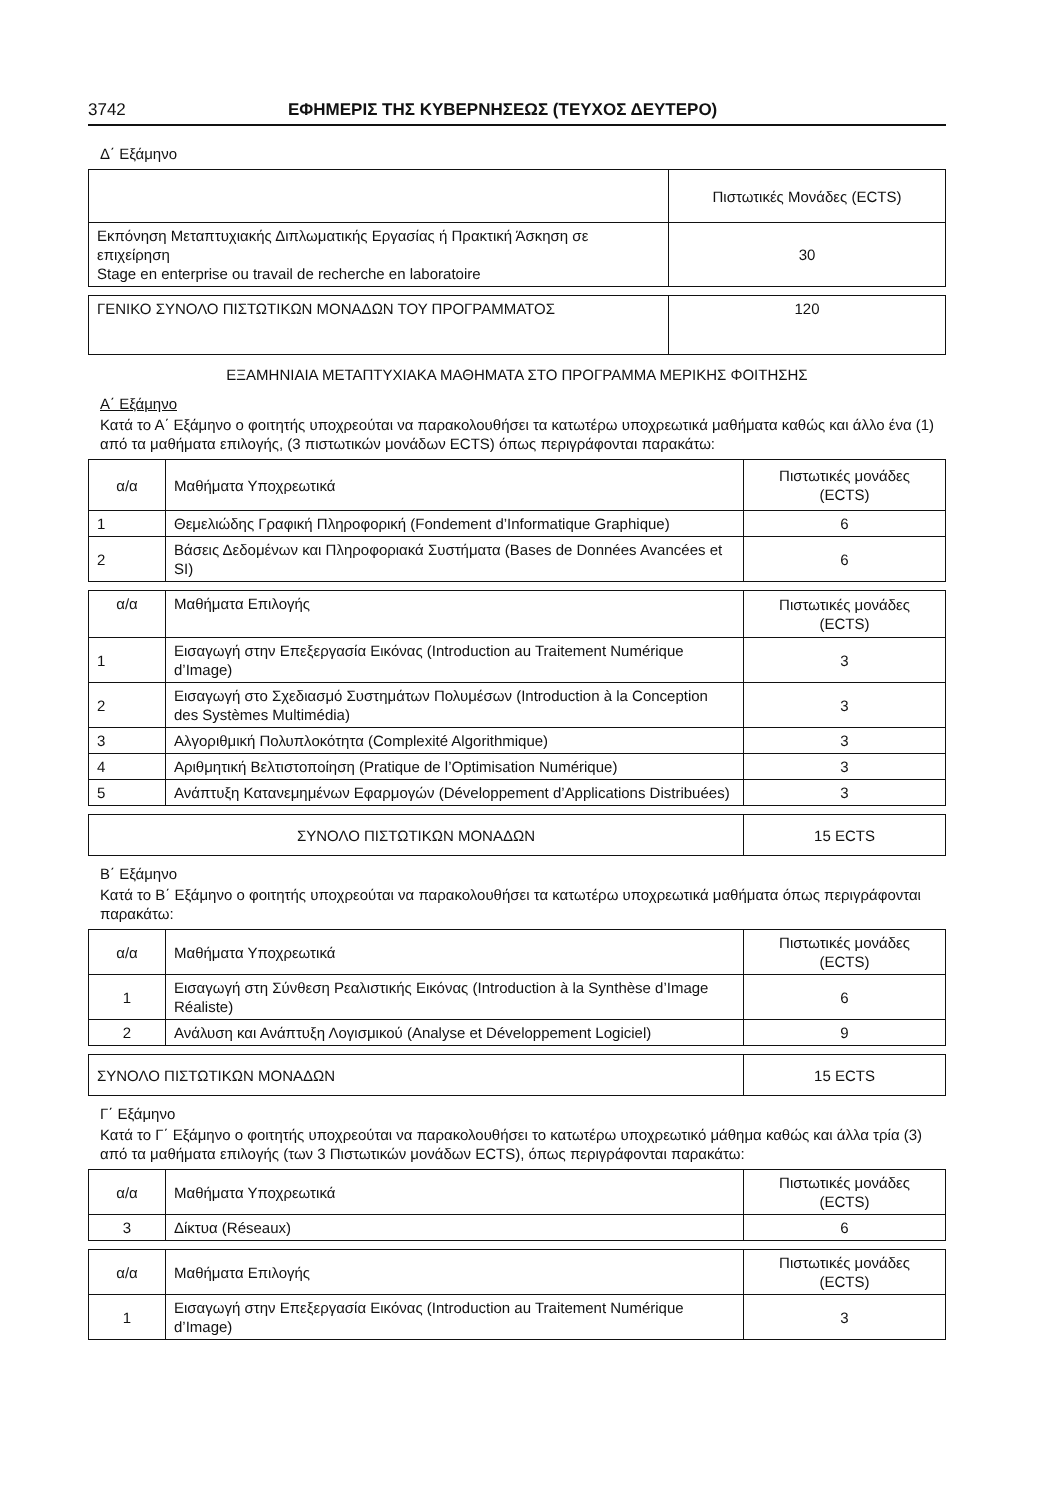3742 ΕΦΗΜΕΡΙΣ ΤΗΣ ΚΥΒΕΡΝΗΣΕΩΣ (ΤΕΥΧΟΣ ΔΕΥΤΕΡΟ)
Δ΄ Εξάμηνο
| | Πιστωτικές Μονάδες (ECTS) |
| --- | --- |
| Εκπόνηση Μεταπτυχιακής Διπλωματικής Εργασίας ή Πρακτική Άσκηση σε επιχείρηση Stage en enterprise ou travail de recherche en laboratoire | 30 |
| ΓΕΝΙΚΟ ΣΥΝΟΛΟ ΠΙΣΤΩΤΙΚΩΝ ΜΟΝΑΔΩΝ ΤΟΥ ΠΡΟΓΡΑΜΜΑΤΟΣ | 120 |
ΕΞΑΜΗΝΙΑΙΑ ΜΕΤΑΠΤΥΧΙΑΚΑ ΜΑΘΗΜΑΤΑ ΣΤΟ ΠΡΟΓΡΑΜΜΑ ΜΕΡΙΚΗΣ ΦΟΙΤΗΣΗΣ
Α΄ Εξάμηνο
Κατά το Α΄ Εξάμηνο ο φοιτητής υποχρεούται να παρακολουθήσει τα κατωτέρω υποχρεωτικά μαθήματα καθώς και άλλο ένα (1) από τα μαθήματα επιλογής, (3 πιστωτικών μονάδων ECTS) όπως περιγράφονται παρακάτω:
| α/α | Μαθήματα Υποχρεωτικά | Πιστωτικές μονάδες (ECTS) |
| --- | --- | --- |
| 1 | Θεμελιώδης Γραφική Πληροφορική (Fondement d’Informatique Graphique) | 6 |
| 2 | Βάσεις Δεδομένων και Πληροφοριακά Συστήματα (Bases de Données Avancées et SI) | 6 |
| α/α | Μαθήματα Επιλογής | Πιστωτικές μονάδες (ECTS) |
| --- | --- | --- |
| 1 | Εισαγωγή στην Επεξεργασία Εικόνας (Introduction au Traitement Numérique d’Image) | 3 |
| 2 | Εισαγωγή στο Σχεδιασμό Συστημάτων Πολυμέσων (Introduction à la Conception des Systèmes Multimédia) | 3 |
| 3 | Αλγοριθμική Πολυπλοκότητα (Complexité Algorithmique) | 3 |
| 4 | Αριθμητική Βελτιστοποίηση (Pratique de l’Optimisation Numérique) | 3 |
| 5 | Ανάπτυξη Κατανεμημένων Εφαρμογών (Développement d’Applications Distribuées) | 3 |
| ΣΥΝΟΛΟ ΠΙΣΤΩΤΙΚΩΝ ΜΟΝΑΔΩΝ | 15 ECTS |
Β΄ Εξάμηνο
Κατά το Β΄ Εξάμηνο ο φοιτητής υποχρεούται να παρακολουθήσει τα κατωτέρω υποχρεωτικά μαθήματα όπως περιγράφονται παρακάτω:
| α/α | Μαθήματα Υποχρεωτικά | Πιστωτικές μονάδες (ECTS) |
| --- | --- | --- |
| 1 | Εισαγωγή στη Σύνθεση Ρεαλιστικής Εικόνας (Introduction à la Synthèse d’Image Réaliste) | 6 |
| 2 | Ανάλυση και Ανάπτυξη Λογισμικού (Analyse et Développement Logiciel) | 9 |
| ΣΥΝΟΛΟ ΠΙΣΤΩΤΙΚΩΝ ΜΟΝΑΔΩΝ | 15 ECTS |
Γ΄ Εξάμηνο
Κατά το Γ΄ Εξάμηνο ο φοιτητής υποχρεούται να παρακολουθήσει το κατωτέρω υποχρεωτικό μάθημα καθώς και άλλα τρία (3) από τα μαθήματα επιλογής (των 3 Πιστωτικών μονάδων ECTS), όπως περιγράφονται παρακάτω:
| α/α | Μαθήματα Υποχρεωτικά | Πιστωτικές μονάδες (ECTS) |
| --- | --- | --- |
| 3 | Δίκτυα (Réseaux) | 6 |
| α/α | Μαθήματα Επιλογής | Πιστωτικές μονάδες (ECTS) |
| --- | --- | --- |
| 1 | Εισαγωγή στην Επεξεργασία Εικόνας (Introduction au Traitement Numérique d’Image) | 3 |